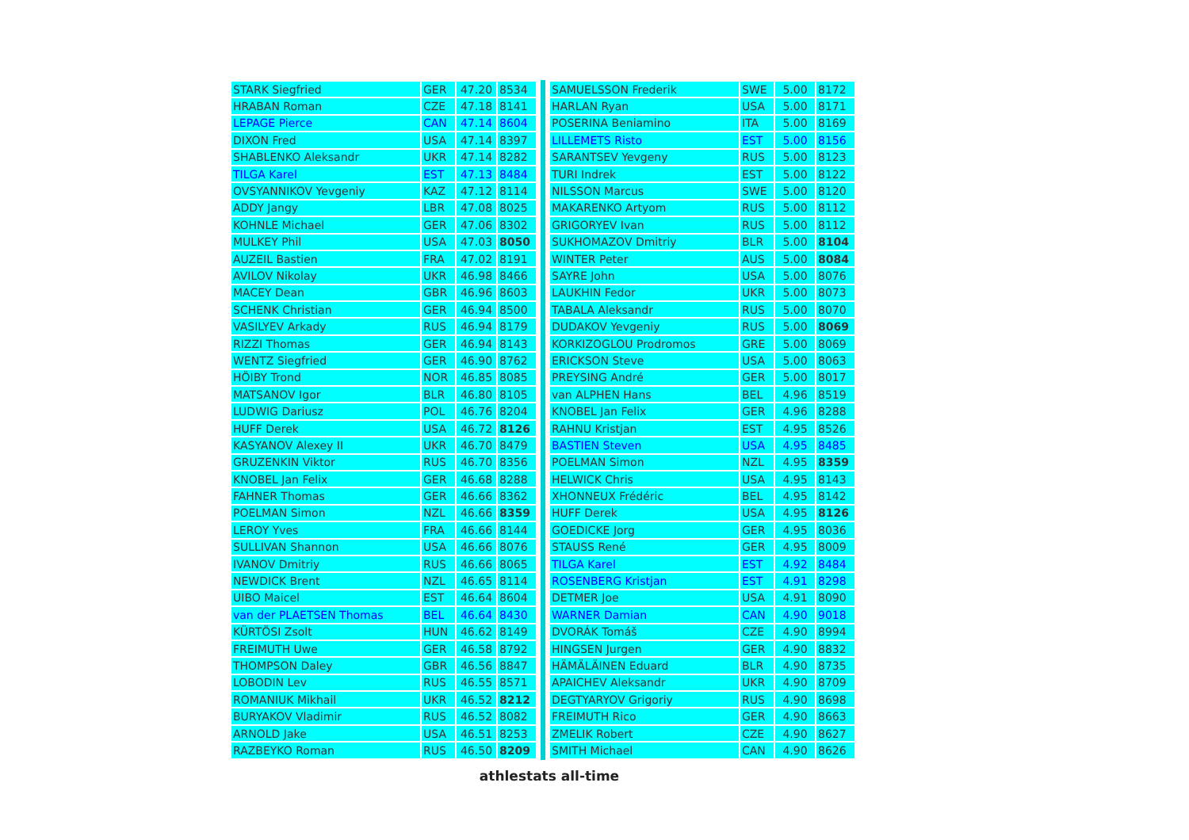| STARK Siegfried | GER | 47.20 | 8534 |
| HRABAN Roman | CZE | 47.18 | 8141 |
| LEPAGE Pierce | CAN | 47.14 | 8604 |
| DIXON Fred | USA | 47.14 | 8397 |
| SHABLENKO Aleksandr | UKR | 47.14 | 8282 |
| TILGA Karel | EST | 47.13 | 8484 |
| OVSYANNIKOV Yevgeniy | KAZ | 47.12 | 8114 |
| ADDY Jangy | LBR | 47.08 | 8025 |
| KOHNLE Michael | GER | 47.06 | 8302 |
| MULKEY Phil | USA | 47.03 | 8050 |
| AUZEIL Bastien | FRA | 47.02 | 8191 |
| AVILOV Nikolay | UKR | 46.98 | 8466 |
| MACEY Dean | GBR | 46.96 | 8603 |
| SCHENK Christian | GER | 46.94 | 8500 |
| VASILYEV Arkady | RUS | 46.94 | 8179 |
| RIZZI Thomas | GER | 46.94 | 8143 |
| WENTZ Siegfried | GER | 46.90 | 8762 |
| HÖIBY Trond | NOR | 46.85 | 8085 |
| MATSANOV Igor | BLR | 46.80 | 8105 |
| LUDWIG Dariusz | POL | 46.76 | 8204 |
| HUFF Derek | USA | 46.72 | 8126 |
| KASYANOV Alexey II | UKR | 46.70 | 8479 |
| GRUZENKIN Viktor | RUS | 46.70 | 8356 |
| KNOBEL Jan Felix | GER | 46.68 | 8288 |
| FAHNER Thomas | GER | 46.66 | 8362 |
| POELMAN Simon | NZL | 46.66 | 8359 |
| LEROY Yves | FRA | 46.66 | 8144 |
| SULLIVAN Shannon | USA | 46.66 | 8076 |
| IVANOV Dmitriy | RUS | 46.66 | 8065 |
| NEWDICK Brent | NZL | 46.65 | 8114 |
| UIBO Maicel | EST | 46.64 | 8604 |
| van der PLAETSEN Thomas | BEL | 46.64 | 8430 |
| KÜRTÖSI Zsolt | HUN | 46.62 | 8149 |
| FREIMUTH Uwe | GER | 46.58 | 8792 |
| THOMPSON Daley | GBR | 46.56 | 8847 |
| LOBODIN Lev | RUS | 46.55 | 8571 |
| ROMANIUK Mikhail | UKR | 46.52 | 8212 |
| BURYAKOV Vladimir | RUS | 46.52 | 8082 |
| ARNOLD Jake | USA | 46.51 | 8253 |
| RAZBEYKO Roman | RUS | 46.50 | 8209 |
| SAMUELSSON Frederik | SWE | 5.00 | 8172 |
| HARLAN Ryan | USA | 5.00 | 8171 |
| POSERINA Beniamino | ITA | 5.00 | 8169 |
| LILLEMETS Risto | EST | 5.00 | 8156 |
| SARANTSEV Yevgeny | RUS | 5.00 | 8123 |
| TURI Indrek | EST | 5.00 | 8122 |
| NILSSON Marcus | SWE | 5.00 | 8120 |
| MAKARENKO Artyom | RUS | 5.00 | 8112 |
| GRIGORYEV Ivan | RUS | 5.00 | 8112 |
| SUKHOMAZOV Dmitriy | BLR | 5.00 | 8104 |
| WINTER Peter | AUS | 5.00 | 8084 |
| SAYRE John | USA | 5.00 | 8076 |
| LAUKHIN Fedor | UKR | 5.00 | 8073 |
| TABALA Aleksandr | RUS | 5.00 | 8070 |
| DUDAKOV Yevgeniy | RUS | 5.00 | 8069 |
| KORKIZOGLOU Prodromos | GRE | 5.00 | 8069 |
| ERICKSON Steve | USA | 5.00 | 8063 |
| PREYSING André | GER | 5.00 | 8017 |
| van ALPHEN Hans | BEL | 4.96 | 8519 |
| KNOBEL Jan Felix | GER | 4.96 | 8288 |
| RAHNU Kristjan | EST | 4.95 | 8526 |
| BASTIEN Steven | USA | 4.95 | 8485 |
| POELMAN Simon | NZL | 4.95 | 8359 |
| HELWICK Chris | USA | 4.95 | 8143 |
| XHONNEUX Frédéric | BEL | 4.95 | 8142 |
| HUFF Derek | USA | 4.95 | 8126 |
| GOEDICKE Jorg | GER | 4.95 | 8036 |
| STAUSS René | GER | 4.95 | 8009 |
| TILGA Karel | EST | 4.92 | 8484 |
| ROSENBERG Kristjan | EST | 4.91 | 8298 |
| DETMER Joe | USA | 4.91 | 8090 |
| WARNER Damian | CAN | 4.90 | 9018 |
| DVORÁK Tomáš | CZE | 4.90 | 8994 |
| HINGSEN Jurgen | GER | 4.90 | 8832 |
| HÄMÄLÄINEN Eduard | BLR | 4.90 | 8735 |
| APAICHEV Aleksandr | UKR | 4.90 | 8709 |
| DEGTYARYOV Grigoriy | RUS | 4.90 | 8698 |
| FREIMUTH Rico | GER | 4.90 | 8663 |
| ZMELIK Robert | CZE | 4.90 | 8627 |
| SMITH Michael | CAN | 4.90 | 8626 |
athlestats all-time